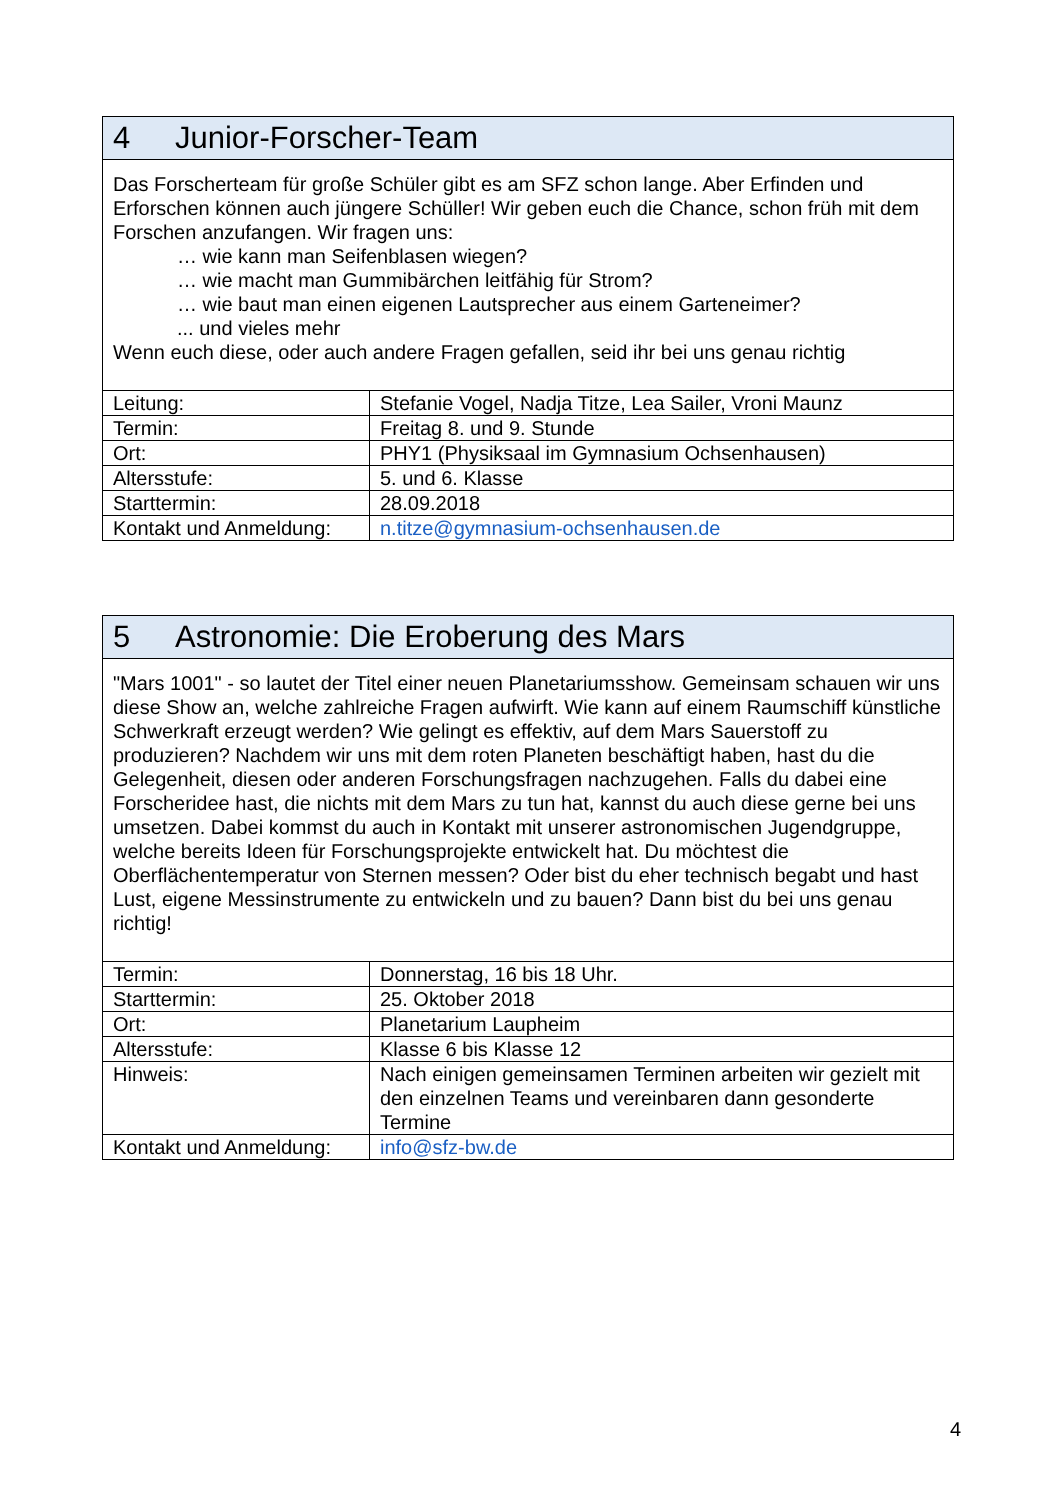| 4 Junior-Forscher-Team | |
| Das Forscherteam für große Schüler gibt es am SFZ schon lange. Aber Erfinden und Erforschen können auch jüngere Schüller! Wir geben euch die Chance, schon früh mit dem Forschen anzufangen. Wir fragen uns: … wie kann man Seifenblasen wiegen? … wie macht man Gummibärchen leitfähig für Strom? … wie baut man einen eigenen Lautsprecher aus einem Garteneimer? ... und vieles mehr Wenn euch diese, oder auch andere Fragen gefallen, seid ihr bei uns genau richtig | |
| Leitung: | Stefanie Vogel, Nadja Titze, Lea Sailer, Vroni Maunz |
| Termin: | Freitag 8. und 9. Stunde |
| Ort: | PHY1 (Physiksaal im Gymnasium Ochsenhausen) |
| Altersstufe: | 5. und 6. Klasse |
| Starttermin: | 28.09.2018 |
| Kontakt und Anmeldung: | n.titze@gymnasium-ochsenhausen.de |
| 5 Astronomie: Die Eroberung des Mars | |
| "Mars 1001" - so lautet der Titel einer neuen Planetariumsshow. Gemeinsam schauen wir uns diese Show an, welche zahlreiche Fragen aufwirft. Wie kann auf einem Raumschiff künstliche Schwerkraft erzeugt werden? Wie gelingt es effektiv, auf dem Mars Sauerstoff zu produzieren? Nachdem wir uns mit dem roten Planeten beschäftigt haben, hast du die Gelegenheit, diesen oder anderen Forschungsfragen nachzugehen. Falls du dabei eine Forscheridee hast, die nichts mit dem Mars zu tun hat, kannst du auch diese gerne bei uns umsetzen. Dabei kommst du auch in Kontakt mit unserer astronomischen Jugendgruppe, welche bereits Ideen für Forschungsprojekte entwickelt hat. Du möchtest die Oberflächentemperatur von Sternen messen? Oder bist du eher technisch begabt und hast Lust, eigene Messinstrumente zu entwickeln und zu bauen? Dann bist du bei uns genau richtig! | |
| Termin: | Donnerstag, 16 bis 18 Uhr. |
| Starttermin: | 25. Oktober 2018 |
| Ort: | Planetarium Laupheim |
| Altersstufe: | Klasse 6 bis Klasse 12 |
| Hinweis: | Nach einigen gemeinsamen Terminen arbeiten wir gezielt mit den einzelnen Teams und vereinbaren dann gesonderte Termine |
| Kontakt und Anmeldung: | info@sfz-bw.de |
4